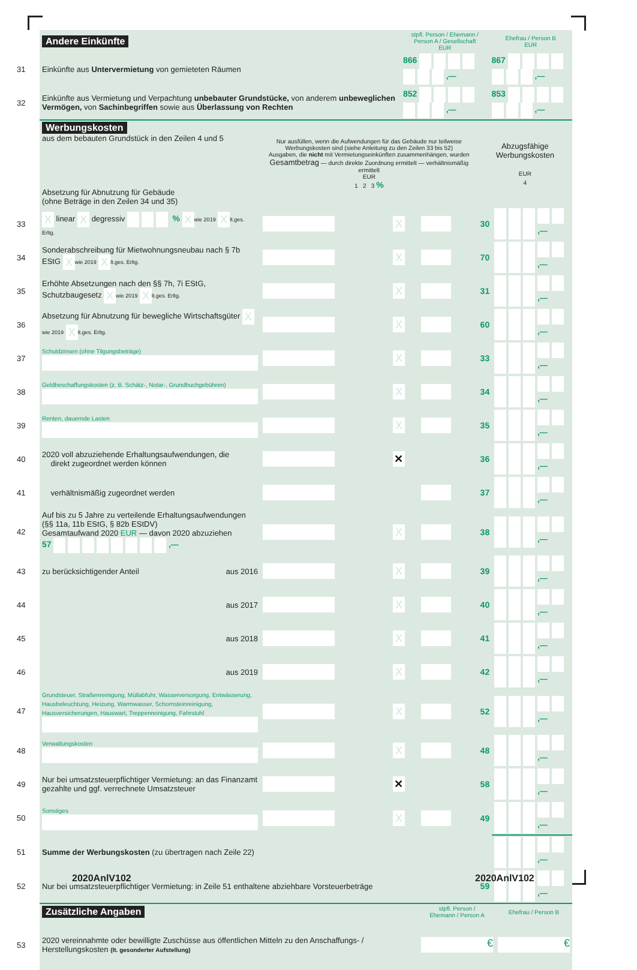| | Andere Einkünfte | stpfl. Person / Ehemann / Person A / Gesellschaft EUR | Ehefrau / Person B EUR |
| 31 | Einkünfte aus Untervermietung von gemieteten Räumen | 866 ,— | 867 ,— |
| 32 | Einkünfte aus Vermietung und Verpachtung unbebauter Grundstücke, von anderem unbeweglichen Vermögen, von Sachinbegriffen sowie aus Überlassung von Rechten | 852 ,— | 853 ,— |
| | Werbungskosten aus dem bebauten Grundstück in den Zeilen 4 und 5 Absetzung für Abnutzung für Gebäude (ohne Beträge in den Zeilen 34 und 35) | Nur ausfüllen, wenn die Aufwendungen für das Gebäude nur teilweise Werbungskosten sind (siehe Anleitung zu den Zeilen 33 bis 52) Ausgaben, die nicht mit Vermietungseinkünften zusammenhängen, wurden Gesamtbetrag — durch direkte Zuordnung ermittelt — verhältnismäßig ermittelt EUR 1 2 3 % | | | Abzugsfähige Werbungskosten EUR 4 | |
| 33 | X linear X degressiv % X wie 2019 X lt.ges. Erltg. | | X | | 30 | ,— |
| 34 | Sonderabschreibung für Mietwohnungsneubau nach § 7b EStG X wie 2019 X lt.ges. Erltg. | | X | | 70 | ,— |
| 35 | Erhöhte Absetzungen nach den §§ 7h, 7i EStG, Schutzbaugesetz X wie 2019 X lt.ges. Erltg. | | X | | 31 | ,— |
| 36 | Absetzung für Abnutzung für bewegliche Wirtschaftsgüter X wie 2019 X lt.ges. Erltg. | | X | | 60 | ,— |
| 37 | Schuldzinsen (ohne Tilgungsbeträge) | | X | | 33 | ,— |
| 38 | Geldbeschaffungskosten (z. B. Schätz-, Notar-, Grundbuchgebühren) | | X | | 34 | ,— |
| 39 | Renten, dauernde Lasten | | X | | 35 | ,— |
| 40 | 2020 voll abzuziehende Erhaltungsaufwendungen, die direkt zugeordnet werden können | | ✕ | | 36 | ,— |
| 41 | verhältnismäßig zugeordnet werden | | | | 37 | ,— |
| 42 | Auf bis zu 5 Jahre zu verteilende Erhaltungsaufwendungen (§§ 11a, 11b EStG, § 82b EStDV) Gesamtaufwand 2020 EUR — davon 2020 abzuziehen 57 ,— | | X | | 38 | ,— |
| 43 | zu berücksichtigender Anteil aus 2016 | | X | | 39 | ,— |
| 44 | aus 2017 | | X | | 40 | ,— |
| 45 | aus 2018 | | X | | 41 | ,— |
| 46 | aus 2019 | | X | | 42 | ,— |
| 47 | Grundsteuer, Straßenreinigung, Müllabfuhr, Wasserversorgung, Entwässerung, Hausbeleuchtung, Heizung, Warmwasser, Schornsteinreinigung, Hausversicherungen, Hauswart, Treppenreinigung, Fahrstuhl | | X | | 52 | ,— |
| 48 | Verwaltungskosten | | X | | 48 | ,— |
| 49 | Nur bei umsatzsteuerpflichtiger Vermietung: an das Finanzamt gezahlte und ggf. verrechnete Umsatzsteuer | | ✕ | | 58 | ,— |
| 50 | Sonstiges | | X | | 49 | ,— |
| 51 | Summe der Werbungskosten (zu übertragen nach Zeile 22) | | | | | ,— |
| 52 | Nur bei umsatzsteuerpflichtiger Vermietung: in Zeile 51 enthaltene abziehbare Vorsteuerbeträge | | | | 59 | ,— |
| | Zusätzliche Angaben | stpfl. Person / Ehemann / Person A | Ehefrau / Person B |
| 53 | 2020 vereinnahmte oder bewilligte Zuschüsse aus öffentlichen Mitteln zu den Anschaffungs- / Herstellungskosten (lt. gesonderter Aufstellung) | € | € |
2020AnlV102 2020AnlV102